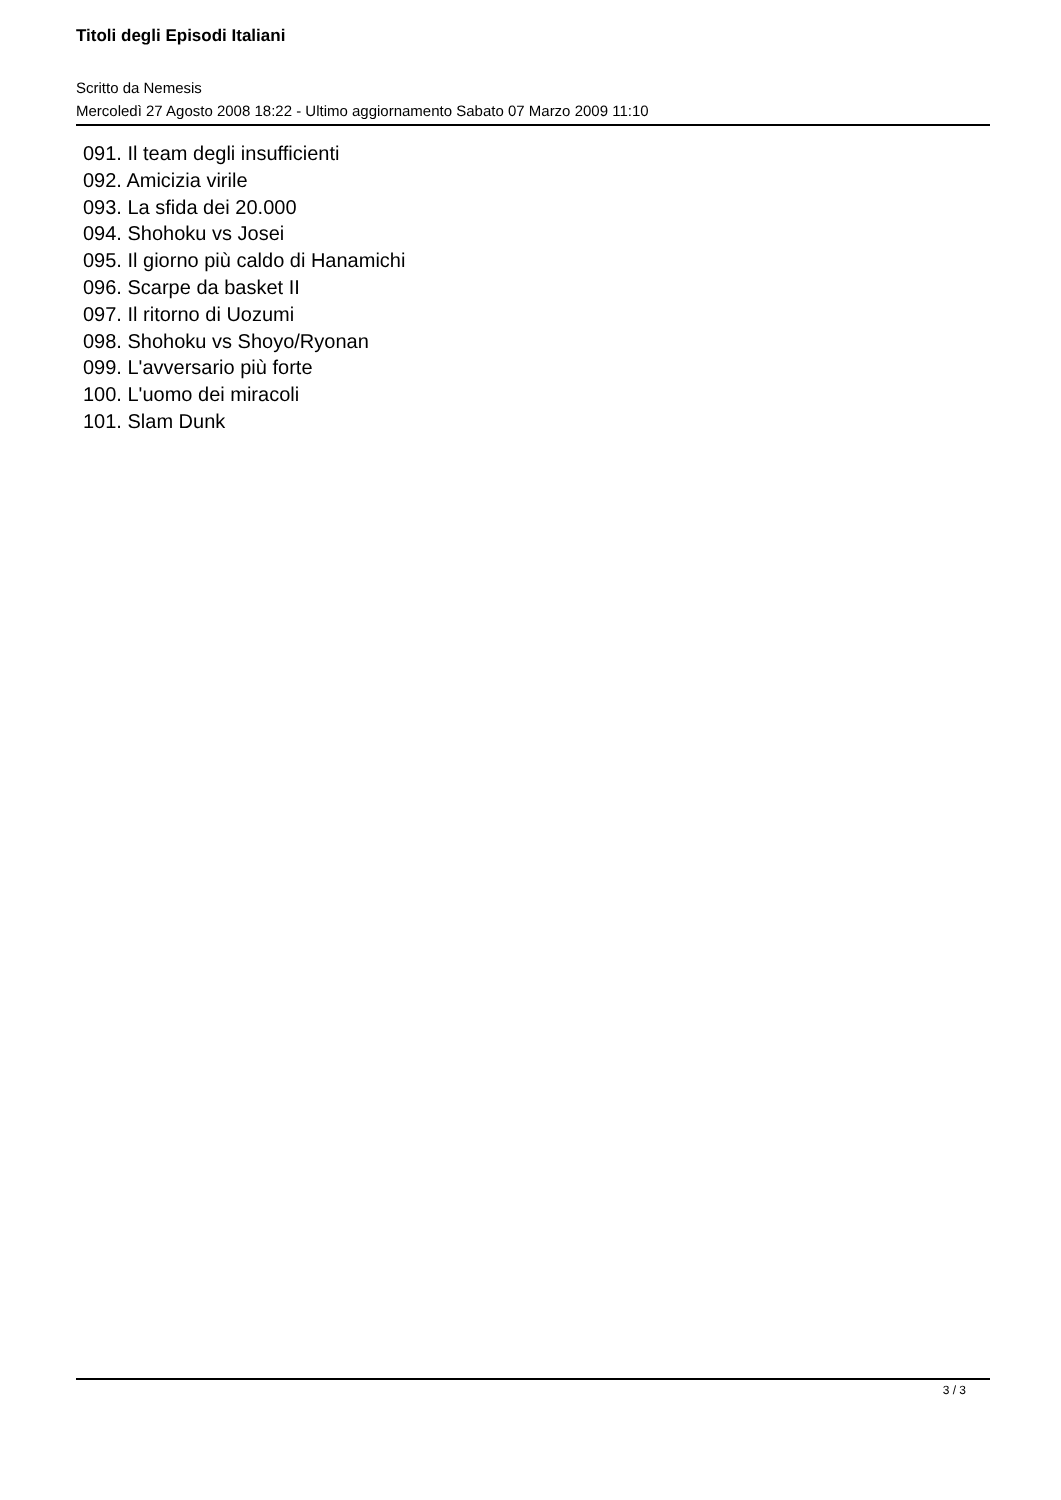Titoli degli Episodi Italiani
Scritto da Nemesis
Mercoledì 27 Agosto 2008 18:22 - Ultimo aggiornamento Sabato 07 Marzo 2009 11:10
091. Il team degli insufficienti
092. Amicizia virile
093. La sfida dei 20.000
094. Shohoku vs Josei
095. Il giorno più caldo di Hanamichi
096. Scarpe da basket II
097. Il ritorno di Uozumi
098. Shohoku vs Shoyo/Ryonan
099. L'avversario più forte
100. L'uomo dei miracoli
101. Slam Dunk
3 / 3